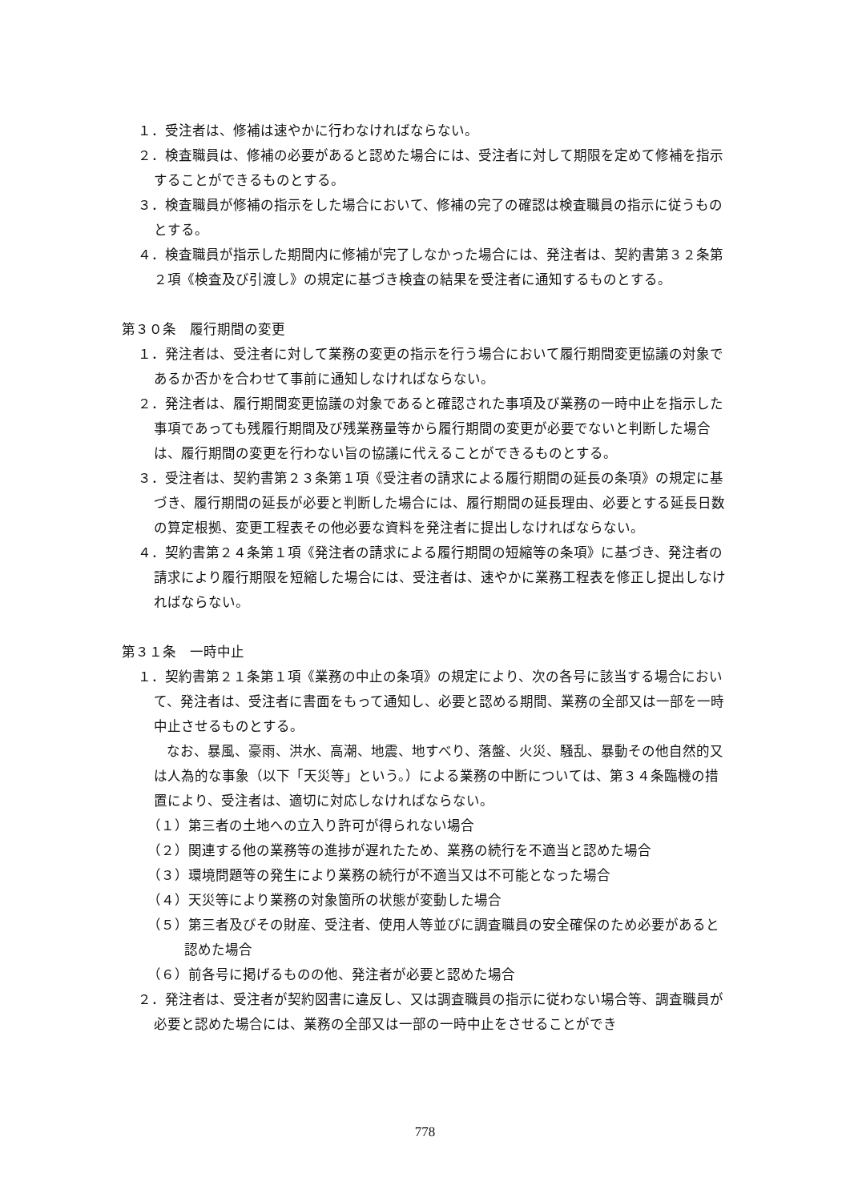１．受注者は、修補は速やかに行わなければならない。
２．検査職員は、修補の必要があると認めた場合には、受注者に対して期限を定めて修補を指示することができるものとする。
３．検査職員が修補の指示をした場合において、修補の完了の確認は検査職員の指示に従うものとする。
４．検査職員が指示した期間内に修補が完了しなかった場合には、発注者は、契約書第３２条第２項《検査及び引渡し》の規定に基づき検査の結果を受注者に通知するものとする。
第３０条　履行期間の変更
１．発注者は、受注者に対して業務の変更の指示を行う場合において履行期間変更協議の対象であるか否かを合わせて事前に通知しなければならない。
２．発注者は、履行期間変更協議の対象であると確認された事項及び業務の一時中止を指示した事項であっても残履行期間及び残業務量等から履行期間の変更が必要でないと判断した場合は、履行期間の変更を行わない旨の協議に代えることができるものとする。
３．受注者は、契約書第２３条第１項《受注者の請求による履行期間の延長の条項》の規定に基づき、履行期間の延長が必要と判断した場合には、履行期間の延長理由、必要とする延長日数の算定根拠、変更工程表その他必要な資料を発注者に提出しなければならない。
４．契約書第２４条第１項《発注者の請求による履行期間の短縮等の条項》に基づき、発注者の請求により履行期限を短縮した場合には、受注者は、速やかに業務工程表を修正し提出しなければならない。
第３１条　一時中止
１．契約書第２１条第１項《業務の中止の条項》の規定により、次の各号に該当する場合において、発注者は、受注者に書面をもって通知し、必要と認める期間、業務の全部又は一部を一時中止させるものとする。
なお、暴風、豪雨、洪水、高潮、地震、地すべり、落盤、火災、騒乱、暴動その他自然的又は人為的な事象（以下「天災等」という。）による業務の中断については、第３４条臨機の措置により、受注者は、適切に対応しなければならない。
（１）第三者の土地への立入り許可が得られない場合
（２）関連する他の業務等の進捗が遅れたため、業務の続行を不適当と認めた場合
（３）環境問題等の発生により業務の続行が不適当又は不可能となった場合
（４）天災等により業務の対象箇所の状態が変動した場合
（５）第三者及びその財産、受注者、使用人等並びに調査職員の安全確保のため必要があると認めた場合
（６）前各号に掲げるものの他、発注者が必要と認めた場合
２．発注者は、受注者が契約図書に違反し、又は調査職員の指示に従わない場合等、調査職員が必要と認めた場合には、業務の全部又は一部の一時中止をさせることができ
778